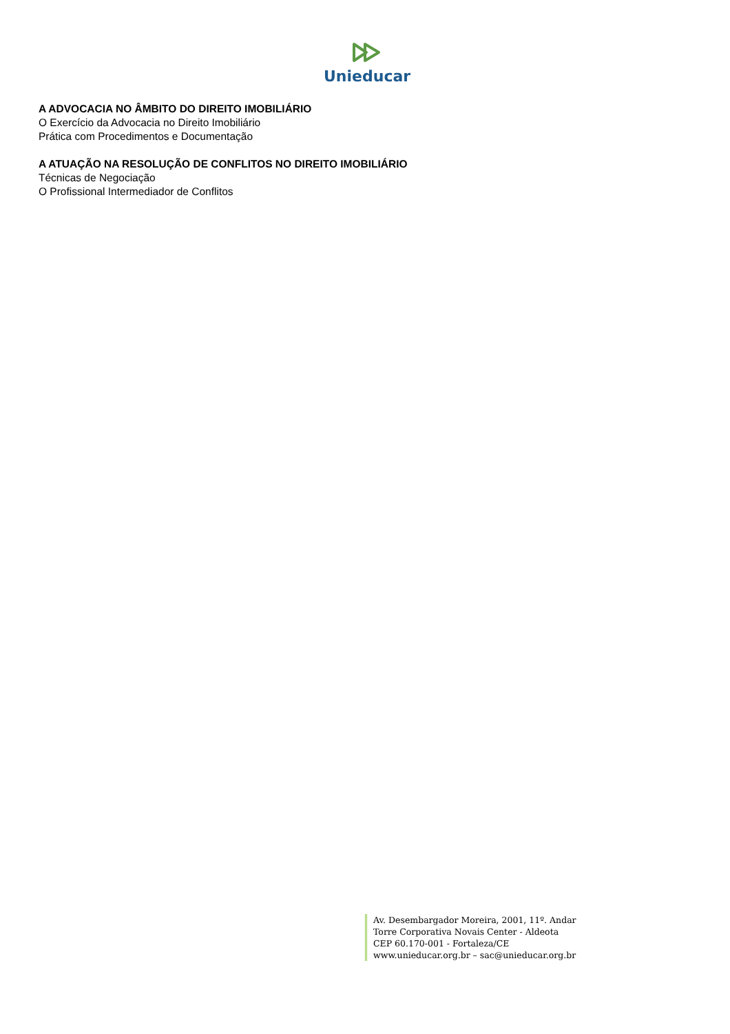Unieducar
A ADVOCACIA NO ÂMBITO DO DIREITO IMOBILIÁRIO
O Exercício da Advocacia no Direito Imobiliário
Prática com Procedimentos e Documentação
A ATUAÇÃO NA RESOLUÇÃO DE CONFLITOS NO DIREITO IMOBILIÁRIO
Técnicas de Negociação
O Profissional Intermediador de Conflitos
Av. Desembargador Moreira, 2001, 11º. Andar
Torre Corporativa Novais Center - Aldeota
CEP 60.170-001 - Fortaleza/CE
www.unieducar.org.br – sac@unieducar.org.br